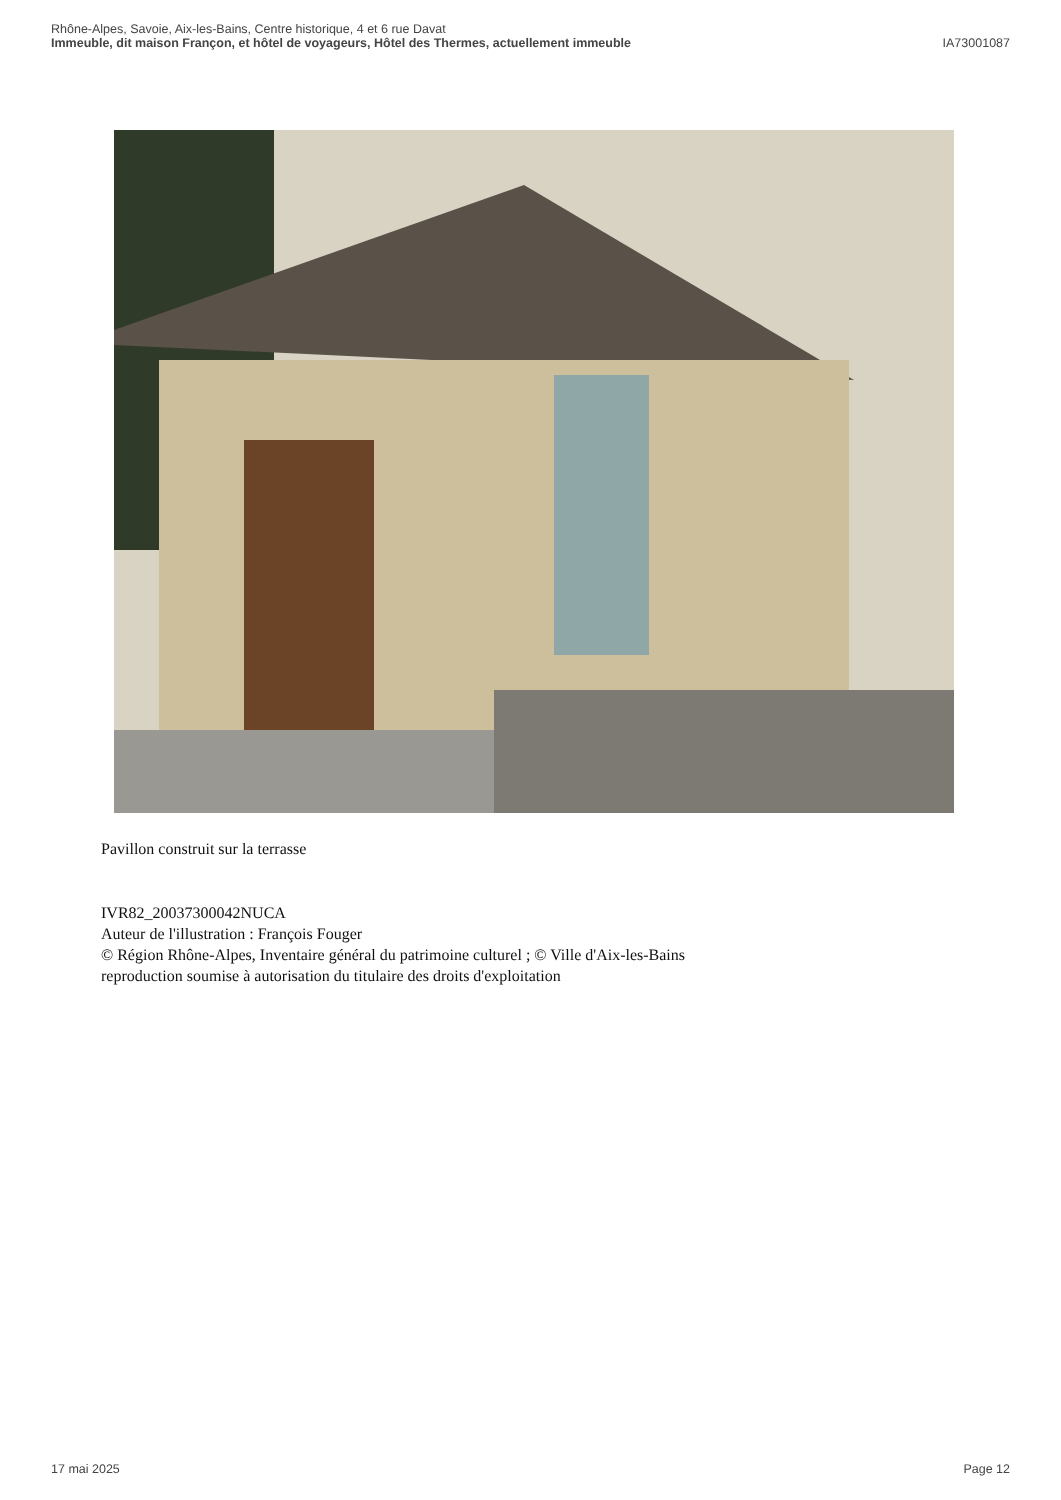Rhône-Alpes, Savoie, Aix-les-Bains, Centre historique, 4 et 6 rue Davat
Immeuble, dit maison Françon, et hôtel de voyageurs, Hôtel des Thermes, actuellement immeuble IA73001087
Pavillon construit sur la terrasse
IVR82_20037300042NUCA
Auteur de l'illustration : François Fouger
© Région Rhône-Alpes, Inventaire général du patrimoine culturel ; © Ville d'Aix-les-Bains
reproduction soumise à autorisation du titulaire des droits d'exploitation
17 mai 2025 Page 12